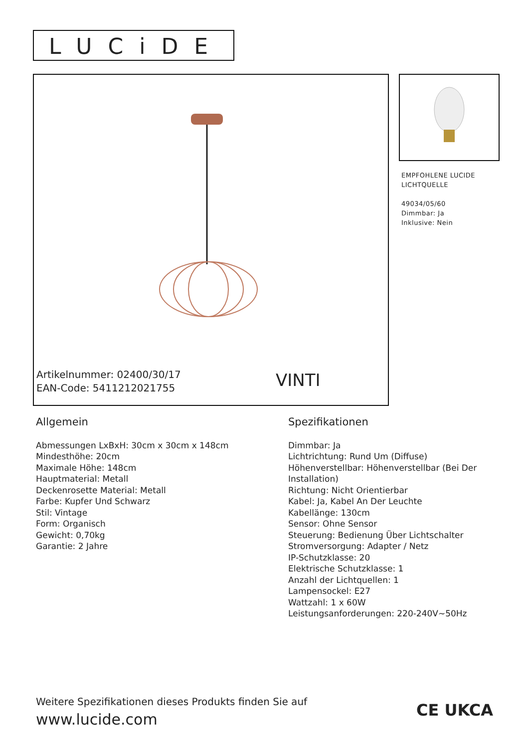LUCiDE
Artikelnummer: 02400/30/17
EAN-Code: 5411212021755
VINTI
EMPFOHLENE LUCIDE
LICHTQUELLE
49034/05/60
Dimmbar: Ja
Inklusive: Nein
Allgemein
Abmessungen LxBxH: 30cm x 30cm x 148cm
Mindesthöhe: 20cm
Maximale Höhe: 148cm
Hauptmaterial: Metall
Deckenrosette Material: Metall
Farbe: Kupfer Und Schwarz
Stil: Vintage
Form: Organisch
Gewicht: 0,70kg
Garantie: 2 Jahre
Spezifikationen
Dimmbar: Ja
Lichtrichtung: Rund Um (Diffuse)
Höhenverstellbar: Höhenverstellbar (Bei Der Installation)
Richtung: Nicht Orientierbar
Kabel: Ja, Kabel An Der Leuchte
Kabellänge: 130cm
Sensor: Ohne Sensor
Steuerung: Bedienung Über Lichtschalter
Stromversorgung: Adapter / Netz
IP-Schutzklasse: 20
Elektrische Schutzklasse: 1
Anzahl der Lichtquellen: 1
Lampensockel: E27
Wattzahl: 1 x 60W
Leistungsanforderungen: 220-240V~50Hz
Weitere Spezifikationen dieses Produkts finden Sie auf
www.lucide.com
CE UKCA